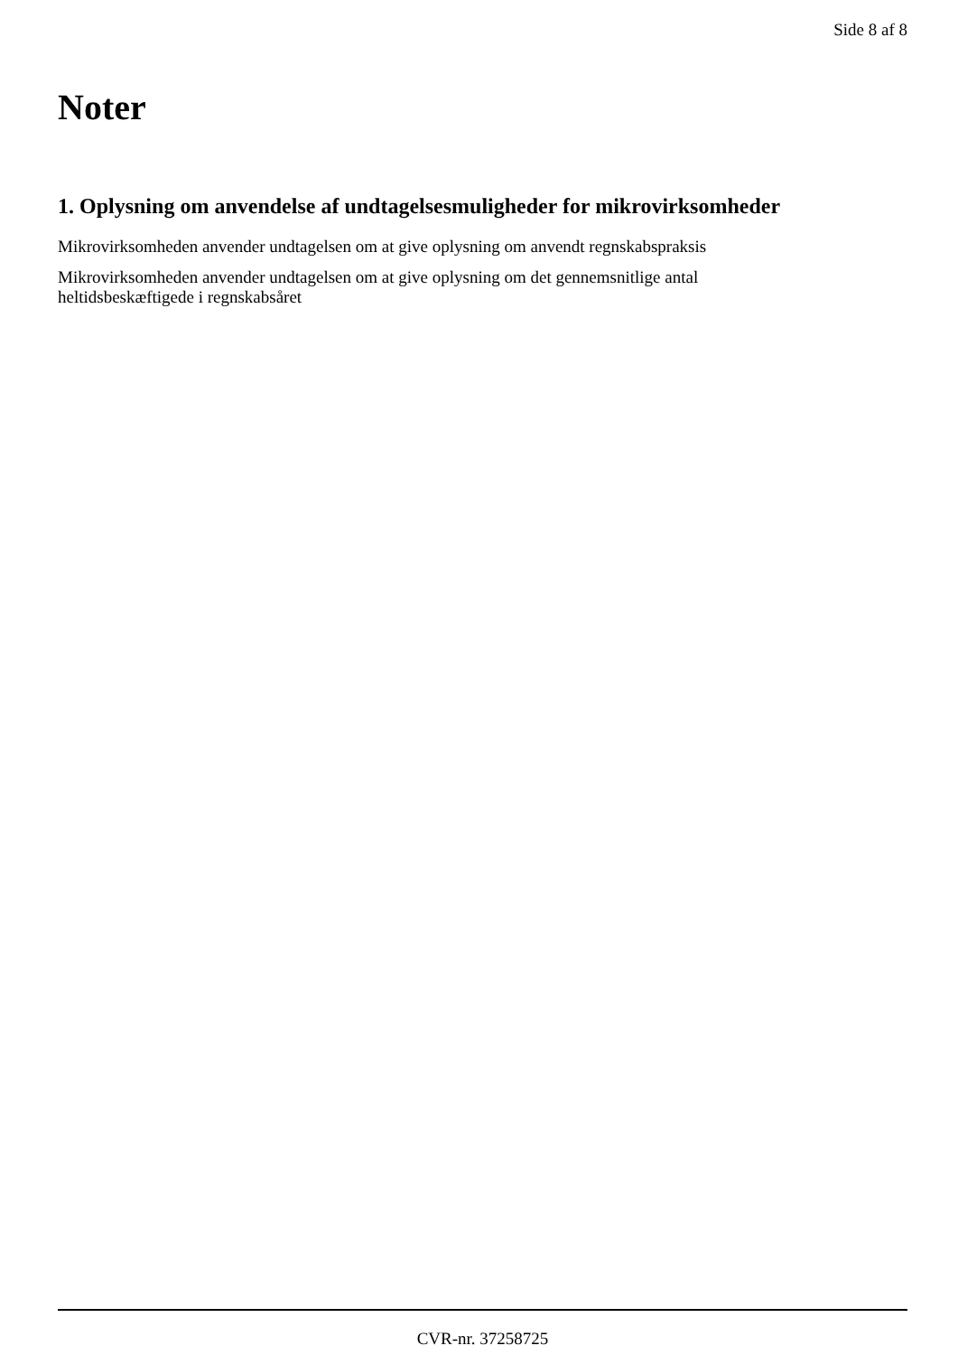Side 8 af 8
Noter
1. Oplysning om anvendelse af undtagelsesmuligheder for mikrovirksomheder
Mikrovirksomheden anvender undtagelsen om at give oplysning om anvendt regnskabspraksis
Mikrovirksomheden anvender undtagelsen om at give oplysning om det gennemsnitlige antal
heltidsbeskæftigede i regnskabsåret
CVR-nr. 37258725